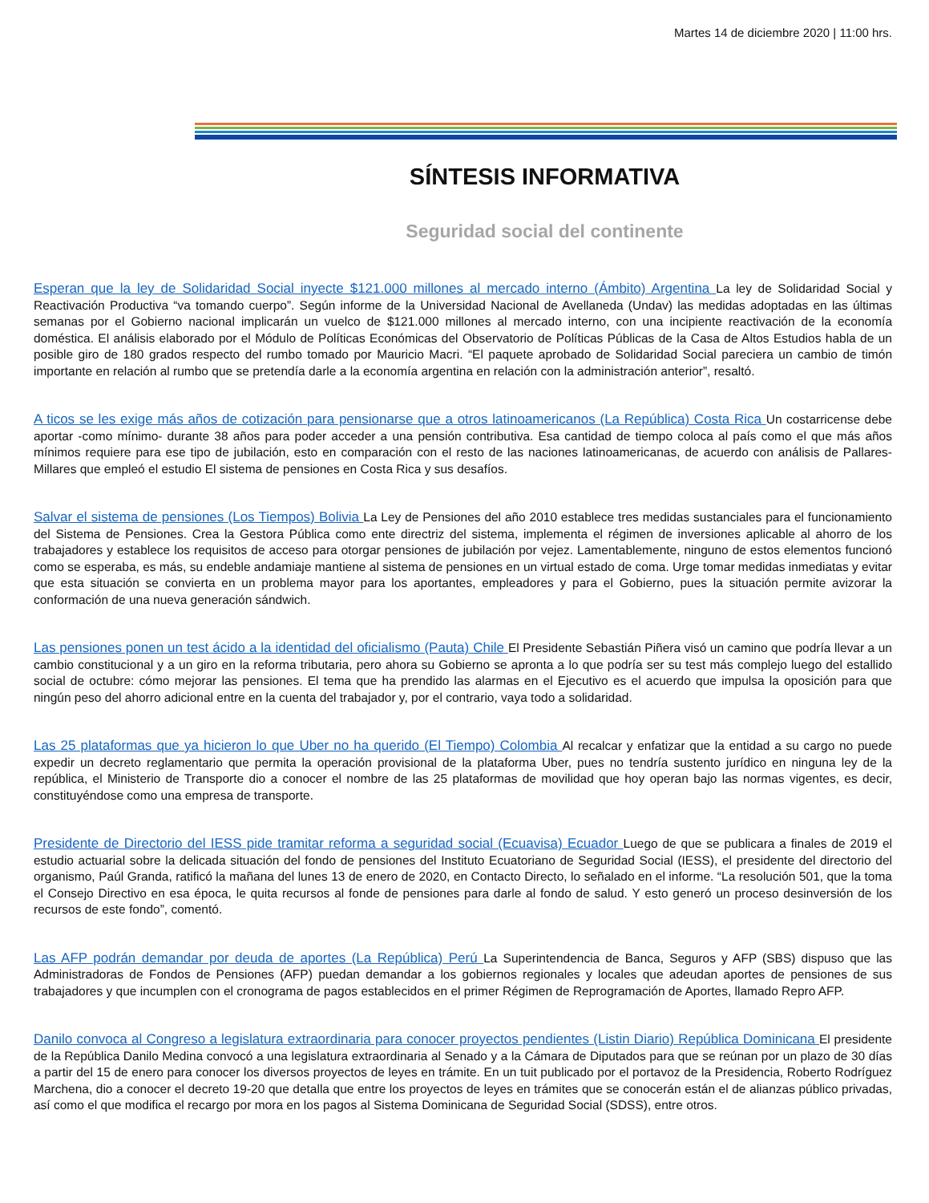Martes 14 de diciembre 2020 | 11:00 hrs.
SÍNTESIS INFORMATIVA
Seguridad social del continente
Esperan que la ley de Solidaridad Social inyecte $121.000 millones al mercado interno (Ámbito) Argentina La ley de Solidaridad Social y Reactivación Productiva “va tomando cuerpo”. Según informe de la Universidad Nacional de Avellaneda (Undav) las medidas adoptadas en las últimas semanas por el Gobierno nacional implicarán un vuelco de $121.000 millones al mercado interno, con una incipiente reactivación de la economía doméstica. El análisis elaborado por el Módulo de Políticas Económicas del Observatorio de Políticas Públicas de la Casa de Altos Estudios habla de un posible giro de 180 grados respecto del rumbo tomado por Mauricio Macri. “El paquete aprobado de Solidaridad Social pareciera un cambio de timón importante en relación al rumbo que se pretendía darle a la economía argentina en relación con la administración anterior”, resaltó.
A ticos se les exige más años de cotización para pensionarse que a otros latinoamericanos (La República) Costa Rica Un costarricense debe aportar -como mínimo- durante 38 años para poder acceder a una pensión contributiva. Esa cantidad de tiempo coloca al país como el que más años mínimos requiere para ese tipo de jubilación, esto en comparación con el resto de las naciones latinoamericanas, de acuerdo con análisis de Pallares-Millares que empleó el estudio El sistema de pensiones en Costa Rica y sus desafíos.
Salvar el sistema de pensiones (Los Tiempos) Bolivia La Ley de Pensiones del año 2010 establece tres medidas sustanciales para el funcionamiento del Sistema de Pensiones. Crea la Gestora Pública como ente directriz del sistema, implementa el régimen de inversiones aplicable al ahorro de los trabajadores y establece los requisitos de acceso para otorgar pensiones de jubilación por vejez. Lamentablemente, ninguno de estos elementos funcionó como se esperaba, es más, su endeble andamiaje mantiene al sistema de pensiones en un virtual estado de coma. Urge tomar medidas inmediatas y evitar que esta situación se convierta en un problema mayor para los aportantes, empleadores y para el Gobierno, pues la situación permite avizorar la conformación de una nueva generación sándwich.
Las pensiones ponen un test ácido a la identidad del oficialismo (Pauta) Chile El Presidente Sebastián Piñera visó un camino que podría llevar a un cambio constitucional y a un giro en la reforma tributaria, pero ahora su Gobierno se apronta a lo que podría ser su test más complejo luego del estallido social de octubre: cómo mejorar las pensiones. El tema que ha prendido las alarmas en el Ejecutivo es el acuerdo que impulsa la oposición para que ningún peso del ahorro adicional entre en la cuenta del trabajador y, por el contrario, vaya todo a solidaridad.
Las 25 plataformas que ya hicieron lo que Uber no ha querido (El Tiempo) Colombia Al recalcar y enfatizar que la entidad a su cargo no puede expedir un decreto reglamentario que permita la operación provisional de la plataforma Uber, pues no tendría sustento jurídico en ninguna ley de la república, el Ministerio de Transporte dio a conocer el nombre de las 25 plataformas de movilidad que hoy operan bajo las normas vigentes, es decir, constituyéndose como una empresa de transporte.
Presidente de Directorio del IESS pide tramitar reforma a seguridad social (Ecuavisa) Ecuador Luego de que se publicara a finales de 2019 el estudio actuarial sobre la delicada situación del fondo de pensiones del Instituto Ecuatoriano de Seguridad Social (IESS), el presidente del directorio del organismo, Paúl Granda, ratificó la mañana del lunes 13 de enero de 2020, en Contacto Directo, lo señalado en el informe. “La resolución 501, que la toma el Consejo Directivo en esa época, le quita recursos al fonde de pensiones para darle al fondo de salud. Y esto generó un proceso desinversión de los recursos de este fondo”, comentó.
Las AFP podrán demandar por deuda de aportes (La República) Perú La Superintendencia de Banca, Seguros y AFP (SBS) dispuso que las Administradoras de Fondos de Pensiones (AFP) puedan demandar a los gobiernos regionales y locales que adeudan aportes de pensiones de sus trabajadores y que incumplen con el cronograma de pagos establecidos en el primer Régimen de Reprogramación de Aportes, llamado Repro AFP.
Danilo convoca al Congreso a legislatura extraordinaria para conocer proyectos pendientes (Listin Diario) República Dominicana El presidente de la República Danilo Medina convocó a una legislatura extraordinaria al Senado y a la Cámara de Diputados para que se reúnan por un plazo de 30 días a partir del 15 de enero para conocer los diversos proyectos de leyes en trámite. En un tuit publicado por el portavoz de la Presidencia, Roberto Rodríguez Marchena, dio a conocer el decreto 19-20 que detalla que entre los proyectos de leyes en trámites que se conocerán están el de alianzas público privadas, así como el que modifica el recargo por mora en los pagos al Sistema Dominicana de Seguridad Social (SDSS), entre otros.